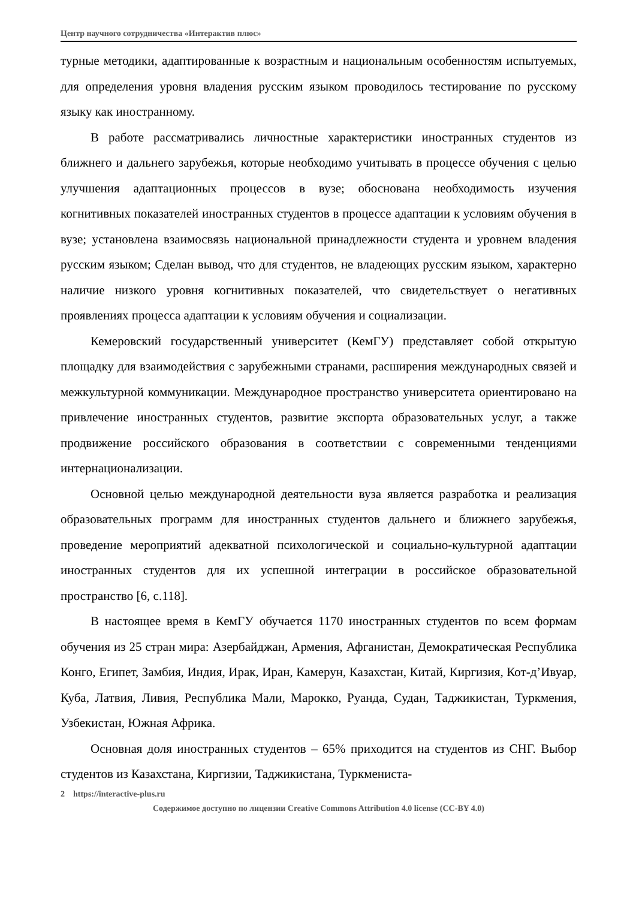Центр научного сотрудничества «Интерактив плюс»
турные методики, адаптированные к возрастным и национальным особенностям испытуемых, для определения уровня владения русским языком проводилось тестирование по русскому языку как иностранному.
В работе рассматривались личностные характеристики иностранных студентов из ближнего и дальнего зарубежья, которые необходимо учитывать в процессе обучения с целью улучшения адаптационных процессов в вузе; обоснована необходимость изучения когнитивных показателей иностранных студентов в процессе адаптации к условиям обучения в вузе; установлена взаимосвязь национальной принадлежности студента и уровнем владения русским языком; Сделан вывод, что для студентов, не владеющих русским языком, характерно наличие низкого уровня когнитивных показателей, что свидетельствует о негативных проявлениях процесса адаптации к условиям обучения и социализации.
Кемеровский государственный университет (КемГУ) представляет собой открытую площадку для взаимодействия с зарубежными странами, расширения международных связей и межкультурной коммуникации. Международное пространство университета ориентировано на привлечение иностранных студентов, развитие экспорта образовательных услуг, а также продвижение российского образования в соответствии с современными тенденциями интернационализации.
Основной целью международной деятельности вуза является разработка и реализация образовательных программ для иностранных студентов дальнего и ближнего зарубежья, проведение мероприятий адекватной психологической и социально-культурной адаптации иностранных студентов для их успешной интеграции в российское образовательной пространство [6, с.118].
В настоящее время в КемГУ обучается 1170 иностранных студентов по всем формам обучения из 25 стран мира: Азербайджан, Армения, Афганистан, Демократическая Республика Конго, Египет, Замбия, Индия, Ирак, Иран, Камерун, Казахстан, Китай, Киргизия, Кот-д’Ивуар, Куба, Латвия, Ливия, Республика Мали, Марокко, Руанда, Судан, Таджикистан, Туркмения, Узбекистан, Южная Африка.
Основная доля иностранных студентов – 65% приходится на студентов из СНГ. Выбор студентов из Казахстана, Киргизии, Таджикистана, Туркмениста-
2 https://interactive-plus.ru
Содержимое доступно по лицензии Creative Commons Attribution 4.0 license (CC-BY 4.0)